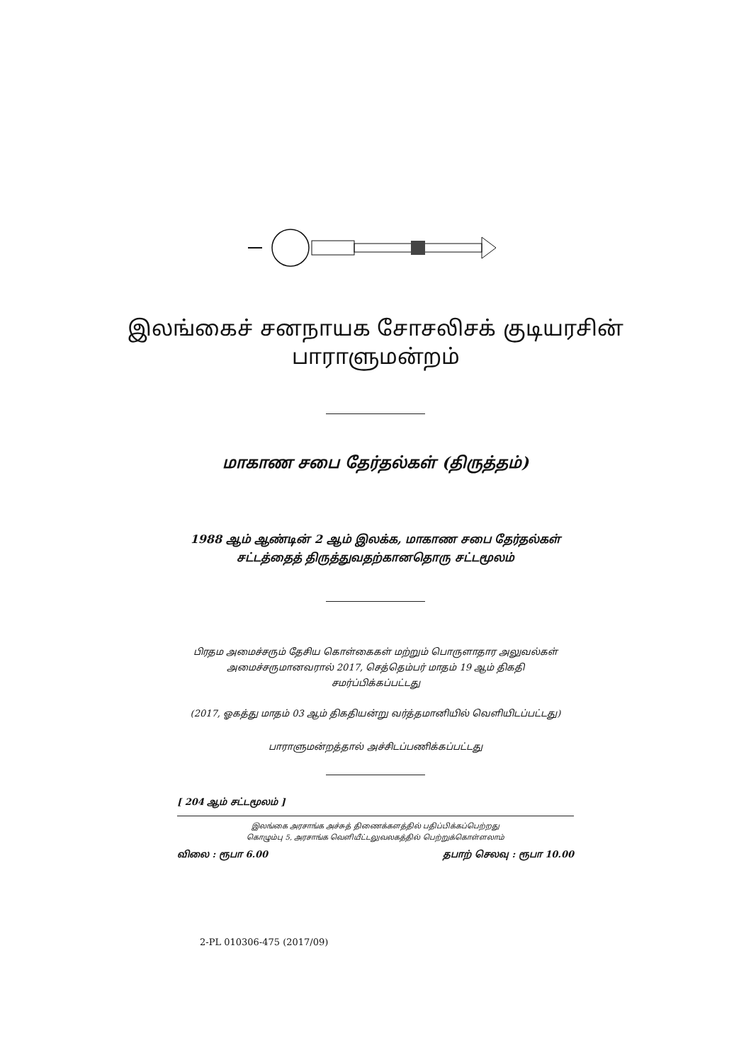இலங்கைச் சனநாயக சோசலிசக் குடியரசின்
பாராளுமன்றம்
மாகாண சபை தேர்தல்கள் (திருத்தம்)
1988 ஆம் ஆண்டின் 2 ஆம் இலக்க, மாகாண சபை தேர்தல்கள்
சட்டத்தைத் திருத்துவதற்கானதொரு சட்டமூலம்
பிரதம அமைச்சரும் தேசிய கொள்கைகள் மற்றும் பொருளாதார அலுவல்கள்
அமைச்சருமானவரால் 2017, செத்தெம்பர் மாதம் 19 ஆம் திகதி
சமர்ப்பிக்கப்பட்டது
(2017, ஓகத்து மாதம் 03 ஆம் திகதியன்று வர்த்தமானியில் வெளியிடப்பட்டது)
பாராளுமன்றத்தால் அச்சிடப்பணிக்கப்பட்டது
[ 204 ஆம் சட்டமூலம் ]
இலங்கை அரசாங்க அச்சுத் திணைக்களத்தில் பதிப்பிக்கப்பெற்றது
கொழும்பு 5, அரசாங்க வெளியீட்டலுவலகத்தில் பெற்றுக்கொள்ளலாம்
விலை : ரூபா 6.00 தபாற் செலவு : ரூபா 10.00
2-PL 010306-475 (2017/09)